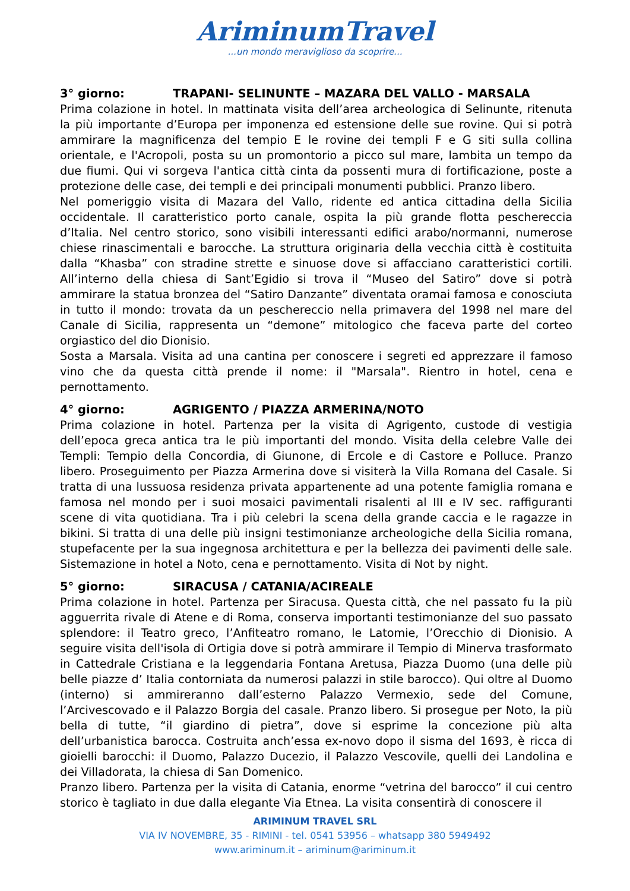AriminumTravel
...un mondo meraviglioso da scoprire...
3° giorno: TRAPANI- SELINUNTE – MAZARA DEL VALLO - MARSALA
Prima colazione in hotel. In mattinata visita dell’area archeologica di Selinunte, ritenuta la più importante d’Europa per imponenza ed estensione delle sue rovine. Qui si potrà ammirare la magnificenza del tempio E le rovine dei templi F e G siti sulla collina orientale, e l'Acropoli, posta su un promontorio a picco sul mare, lambita un tempo da due fiumi. Qui vi sorgeva l'antica città cinta da possenti mura di fortificazione, poste a protezione delle case, dei templi e dei principali monumenti pubblici. Pranzo libero.
Nel pomeriggio visita di Mazara del Vallo, ridente ed antica cittadina della Sicilia occidentale. Il caratteristico porto canale, ospita la più grande flotta peschereccia d’Italia. Nel centro storico, sono visibili interessanti edifici arabo/normanni, numerose chiese rinascimentali e barocche. La struttura originaria della vecchia città è costituita dalla “Khasba” con stradine strette e sinuose dove si affacciano caratteristici cortili. All’interno della chiesa di Sant’Egidio si trova il “Museo del Satiro” dove si potrà ammirare la statua bronzea del “Satiro Danzante” diventata oramai famosa e conosciuta in tutto il mondo: trovata da un peschereccio nella primavera del 1998 nel mare del Canale di Sicilia, rappresenta un “demone” mitologico che faceva parte del corteo orgiastico del dio Dionisio.
Sosta a Marsala. Visita ad una cantina per conoscere i segreti ed apprezzare il famoso vino che da questa città prende il nome: il "Marsala". Rientro in hotel, cena e pernottamento.
4° giorno: AGRIGENTO / PIAZZA ARMERINA/NOTO
Prima colazione in hotel. Partenza per la visita di Agrigento, custode di vestigia dell’epoca greca antica tra le più importanti del mondo. Visita della celebre Valle dei Templi: Tempio della Concordia, di Giunone, di Ercole e di Castore e Polluce. Pranzo libero. Proseguimento per Piazza Armerina dove si visiterà la Villa Romana del Casale. Si tratta di una lussuosa residenza privata appartenente ad una potente famiglia romana e famosa nel mondo per i suoi mosaici pavimentali risalenti al III e IV sec. raffiguranti scene di vita quotidiana. Tra i più celebri la scena della grande caccia e le ragazze in bikini. Si tratta di una delle più insigni testimonianze archeologiche della Sicilia romana, stupefacente per la sua ingegnosa architettura e per la bellezza dei pavimenti delle sale. Sistemazione in hotel a Noto, cena e pernottamento. Visita di Not by night.
5° giorno: SIRACUSA / CATANIA/ACIREALE
Prima colazione in hotel. Partenza per Siracusa. Questa città, che nel passato fu la più agguerrita rivale di Atene e di Roma, conserva importanti testimonianze del suo passato splendore: il Teatro greco, l’Anfiteatro romano, le Latomie, l’Orecchio di Dionisio. A seguire visita dell'isola di Ortigia dove si potrà ammirare il Tempio di Minerva trasformato in Cattedrale Cristiana e la leggendaria Fontana Aretusa, Piazza Duomo (una delle più belle piazze d’ Italia contorniata da numerosi palazzi in stile barocco). Qui oltre al Duomo (interno) si ammireranno dall’esterno Palazzo Vermexio, sede del Comune, l’Arcivescovado e il Palazzo Borgia del casale. Pranzo libero. Si prosegue per Noto, la più bella di tutte, “il giardino di pietra”, dove si esprime la concezione più alta dell’urbanistica barocca. Costruita anch’essa ex-novo dopo il sisma del 1693, è ricca di gioielli barocchi: il Duomo, Palazzo Ducezio, il Palazzo Vescovile, quelli dei Landolina e dei Villadorata, la chiesa di San Domenico.
Pranzo libero. Partenza per la visita di Catania, enorme “vetrina del barocco” il cui centro storico è tagliato in due dalla elegante Via Etnea. La visita consentirà di conoscere il
ARIMINUM TRAVEL SRL
VIA IV NOVEMBRE, 35 - RIMINI - tel. 0541 53956 – whatsapp 380 5949492
www.ariminum.it – ariminum@ariminum.it